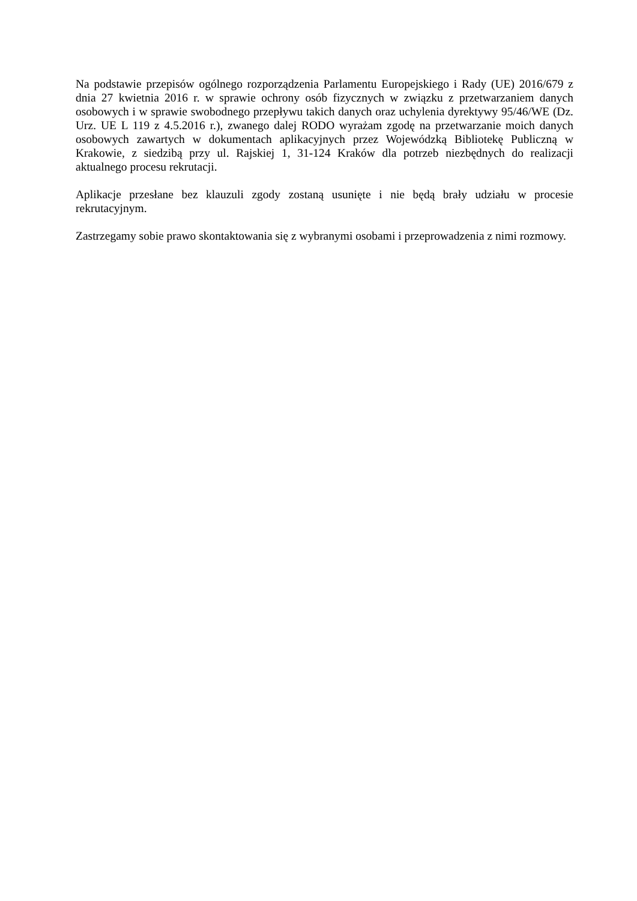Na podstawie przepisów ogólnego rozporządzenia Parlamentu Europejskiego i Rady (UE) 2016/679 z dnia 27 kwietnia 2016 r. w sprawie ochrony osób fizycznych w związku z przetwarzaniem danych osobowych i w sprawie swobodnego przepływu takich danych oraz uchylenia dyrektywy 95/46/WE (Dz. Urz. UE L 119 z 4.5.2016 r.), zwanego dalej RODO wyrażam zgodę na przetwarzanie moich danych osobowych zawartych w dokumentach aplikacyjnych przez Wojewódzką Bibliotekę Publiczną w Krakowie, z siedzibą przy ul. Rajskiej 1, 31-124 Kraków dla potrzeb niezbędnych do realizacji aktualnego procesu rekrutacji.
Aplikacje przesłane bez klauzuli zgody zostaną usunięte i nie będą brały udziału w procesie rekrutacyjnym.
Zastrzegamy sobie prawo skontaktowania się z wybranymi osobami i przeprowadzenia z nimi rozmowy.